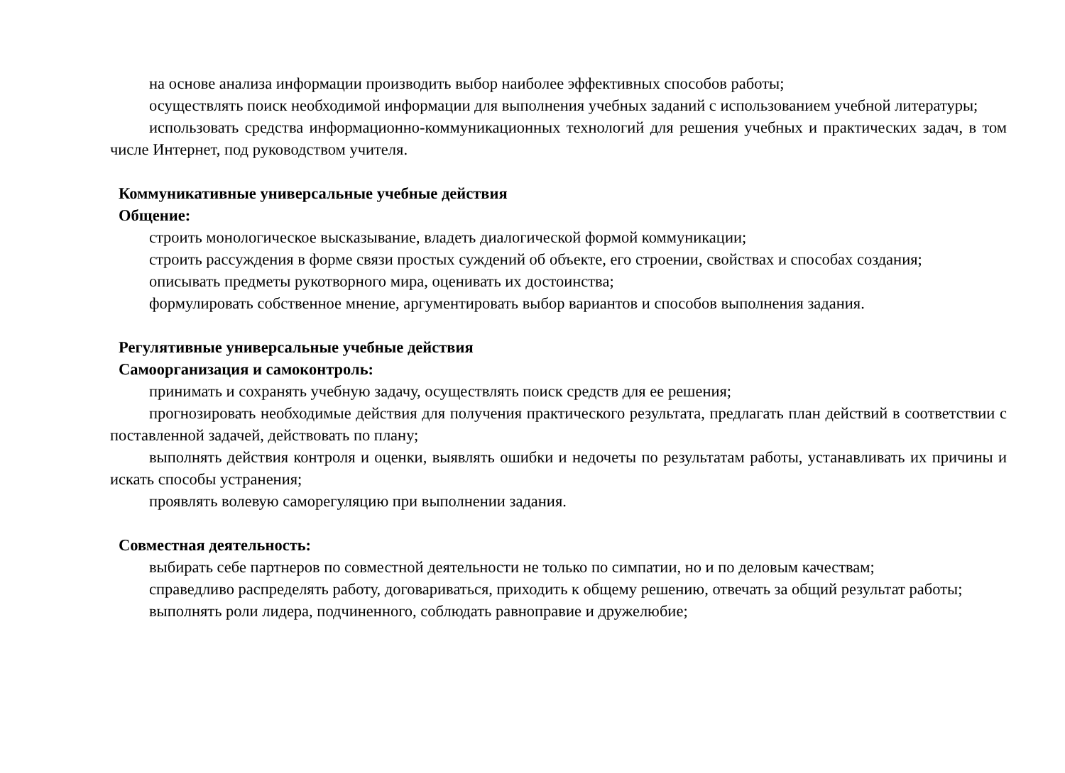на основе анализа информации производить выбор наиболее эффективных способов работы;
осуществлять поиск необходимой информации для выполнения учебных заданий с использованием учебной литературы;
использовать средства информационно-коммуникационных технологий для решения учебных и практических задач, в том числе Интернет, под руководством учителя.
Коммуникативные универсальные учебные действия
Общение:
строить монологическое высказывание, владеть диалогической формой коммуникации;
строить рассуждения в форме связи простых суждений об объекте, его строении, свойствах и способах создания;
описывать предметы рукотворного мира, оценивать их достоинства;
формулировать собственное мнение, аргументировать выбор вариантов и способов выполнения задания.
Регулятивные универсальные учебные действия
Самоорганизация и самоконтроль:
принимать и сохранять учебную задачу, осуществлять поиск средств для ее решения;
прогнозировать необходимые действия для получения практического результата, предлагать план действий в соответствии с поставленной задачей, действовать по плану;
выполнять действия контроля и оценки, выявлять ошибки и недочеты по результатам работы, устанавливать их причины и искать способы устранения;
проявлять волевую саморегуляцию при выполнении задания.
Совместная деятельность:
выбирать себе партнеров по совместной деятельности не только по симпатии, но и по деловым качествам;
справедливо распределять работу, договариваться, приходить к общему решению, отвечать за общий результат работы;
выполнять роли лидера, подчиненного, соблюдать равноправие и дружелюбие;